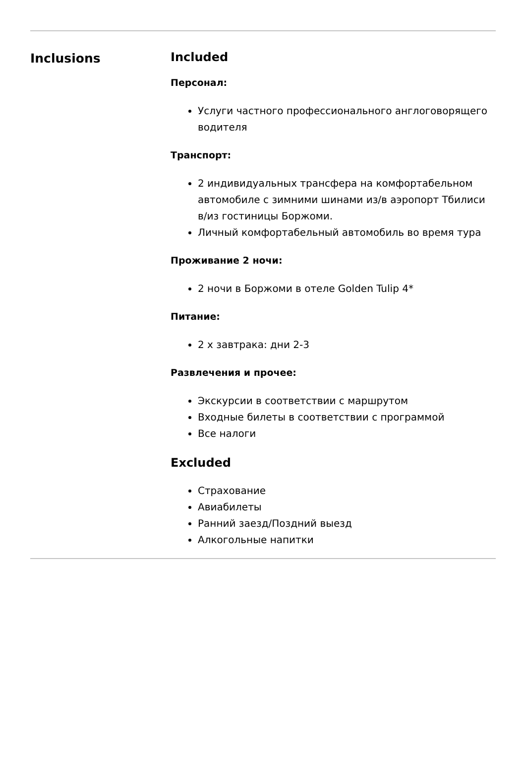Inclusions Included
Персонал:
Услуги частного профессионального англоговорящего водителя
Транспорт:
2 индивидуальных трансфера на комфортабельном автомобиле с зимними шинами из/в аэропорт Тбилиси в/из гостиницы Боржоми.
Личный комфортабельный автомобиль во время тура
Проживание 2 ночи:
2 ночи в Боржоми в отеле Golden Tulip 4*
Питание:
2 x завтрака: дни 2-3
Развлечения и прочее:
Экскурсии в соответствии с маршрутом
Входные билеты в соответствии с программой
Все налоги
Excluded
Страхование
Авиабилеты
Ранний заезд/Поздний выезд
Алкогольные напитки